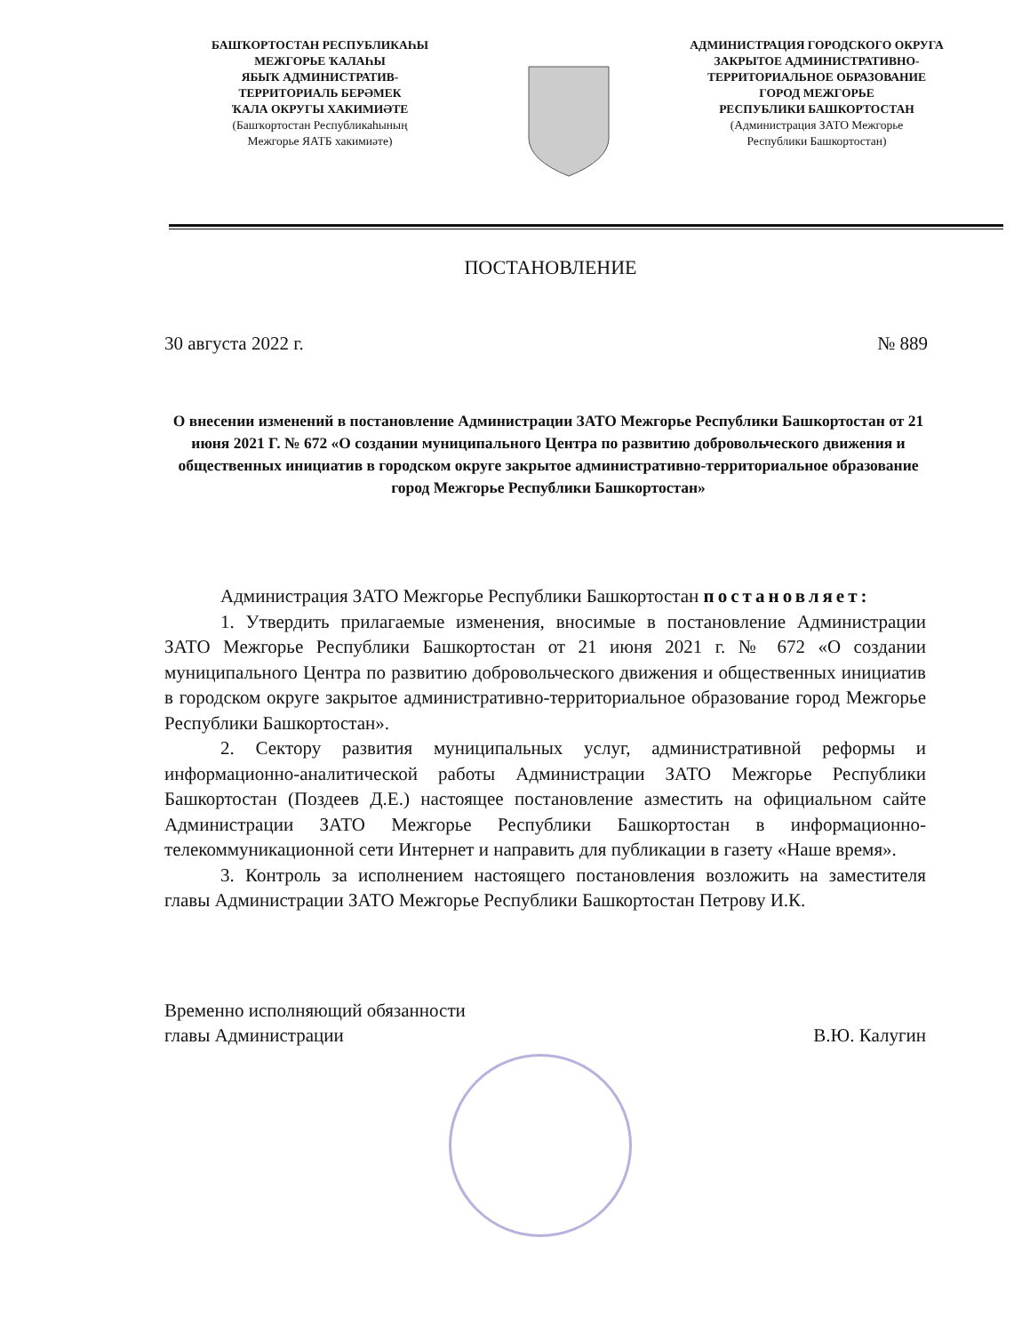БАШҠОРТОСТАН РЕСПУБЛИКАҺЫ
МЕЖГОРЬЕ ҠАЛАҺЫ
ЯБЫҠ АДМИНИСТРАТИВ-
ТЕРРИТОРИАЛЬ БЕРӘМЕК
ҠАЛА ОКРУГЫ ХАКИМИӘТЕ
(Башҡортостан Республикаһының
Межгорье ЯАТБ хакимиәте)
АДМИНИСТРАЦИЯ ГОРОДСКОГО ОКРУГА
ЗАКРЫТОЕ АДМИНИСТРАТИВНО-
ТЕРРИТОРИАЛЬНОЕ ОБРАЗОВАНИЕ
ГОРОД МЕЖГОРЬЕ
РЕСПУБЛИКИ БАШКОРТОСТАН
(Администрация ЗАТО Межгорье
Республики Башкортостан)
ПОСТАНОВЛЕНИЕ
30 августа 2022 г. № 889
О внесении изменений в постановление Администрации ЗАТО Межгорье Республики Башкортостан от 21 июня 2021 Г. № 672 «О создании муниципального Центра по развитию добровольческого движения и общественных инициатив в городском округе закрытое административно-территориальное образование город Межгорье Республики Башкортостан»
Администрация ЗАТО Межгорье Республики Башкортостан постановляет:
1. Утвердить прилагаемые изменения, вносимые в постановление Администрации ЗАТО Межгорье Республики Башкортостан от 21 июня 2021 г. № 672 «О создании муниципального Центра по развитию добровольческого движения и общественных инициатив в городском округе закрытое административно-территориальное образование город Межгорье Республики Башкортостан».
2. Сектору развития муниципальных услуг, административной реформы и информационно-аналитической работы Администрации ЗАТО Межгорье Республики Башкортостан (Поздеев Д.Е.) настоящее постановление азместить на официальном сайте Администрации ЗАТО Межгорье Республики Башкортостан в информационно-телекоммуникационной сети Интернет и направить для публикации в газету «Наше время».
3. Контроль за исполнением настоящего постановления возложить на заместителя главы Администрации ЗАТО Межгорье Республики Башкортостан Петрову И.К.
Временно исполняющий обязанности
главы Администрации
В.Ю. Калугин